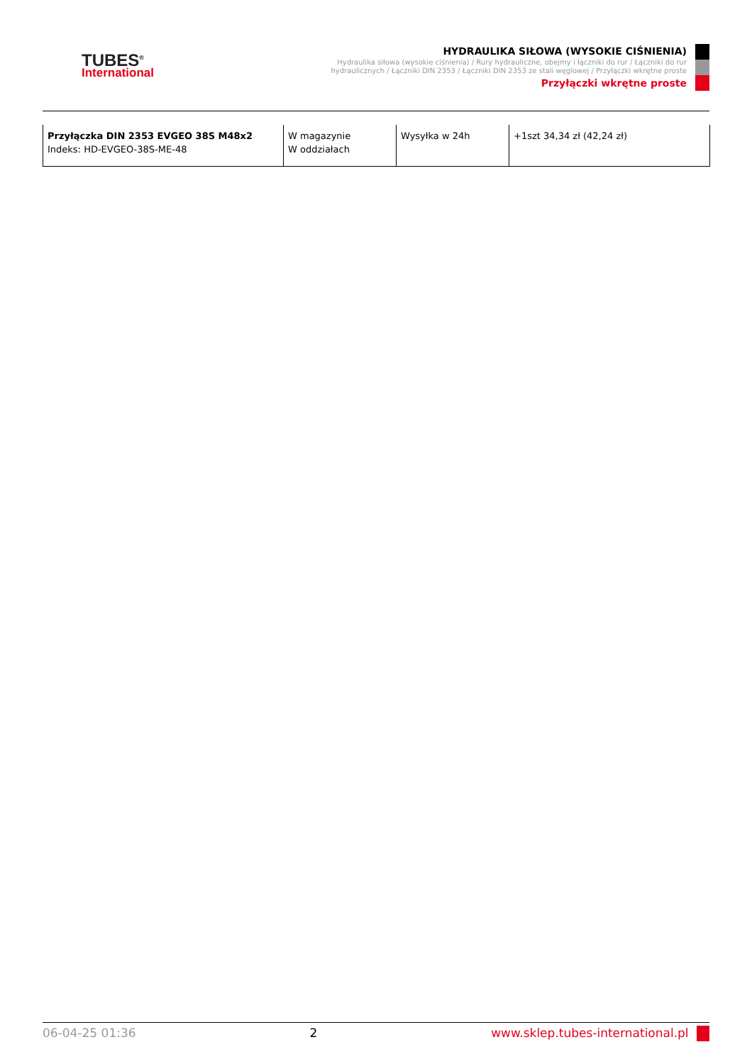TUBES<sup>®</sup>
International
HYDRAULIKA SIŁOWA (WYSOKIE CIŚNIENIA)
Hydraulika siłowa (wysokie ciśnienia) / Rury hydrauliczne, obejmy i łączniki do rur / Łączniki do rur hydraulicznych / Łączniki DIN 2353 / Łączniki DIN 2353 ze stali węglowej / Przyłączki wkrętne proste
Przyłączki wkrętne proste
| Przyłączka DIN 2353 EVGEO 38S M48x2 Indeks: HD-EVGEO-38S-ME-48 | W magazynie W oddziałach | Wysyłka w 24h | +1szt 34,34 zł (42,24 zł) |
06-04-25 01:36 2 www.sklep.tubes-international.pl